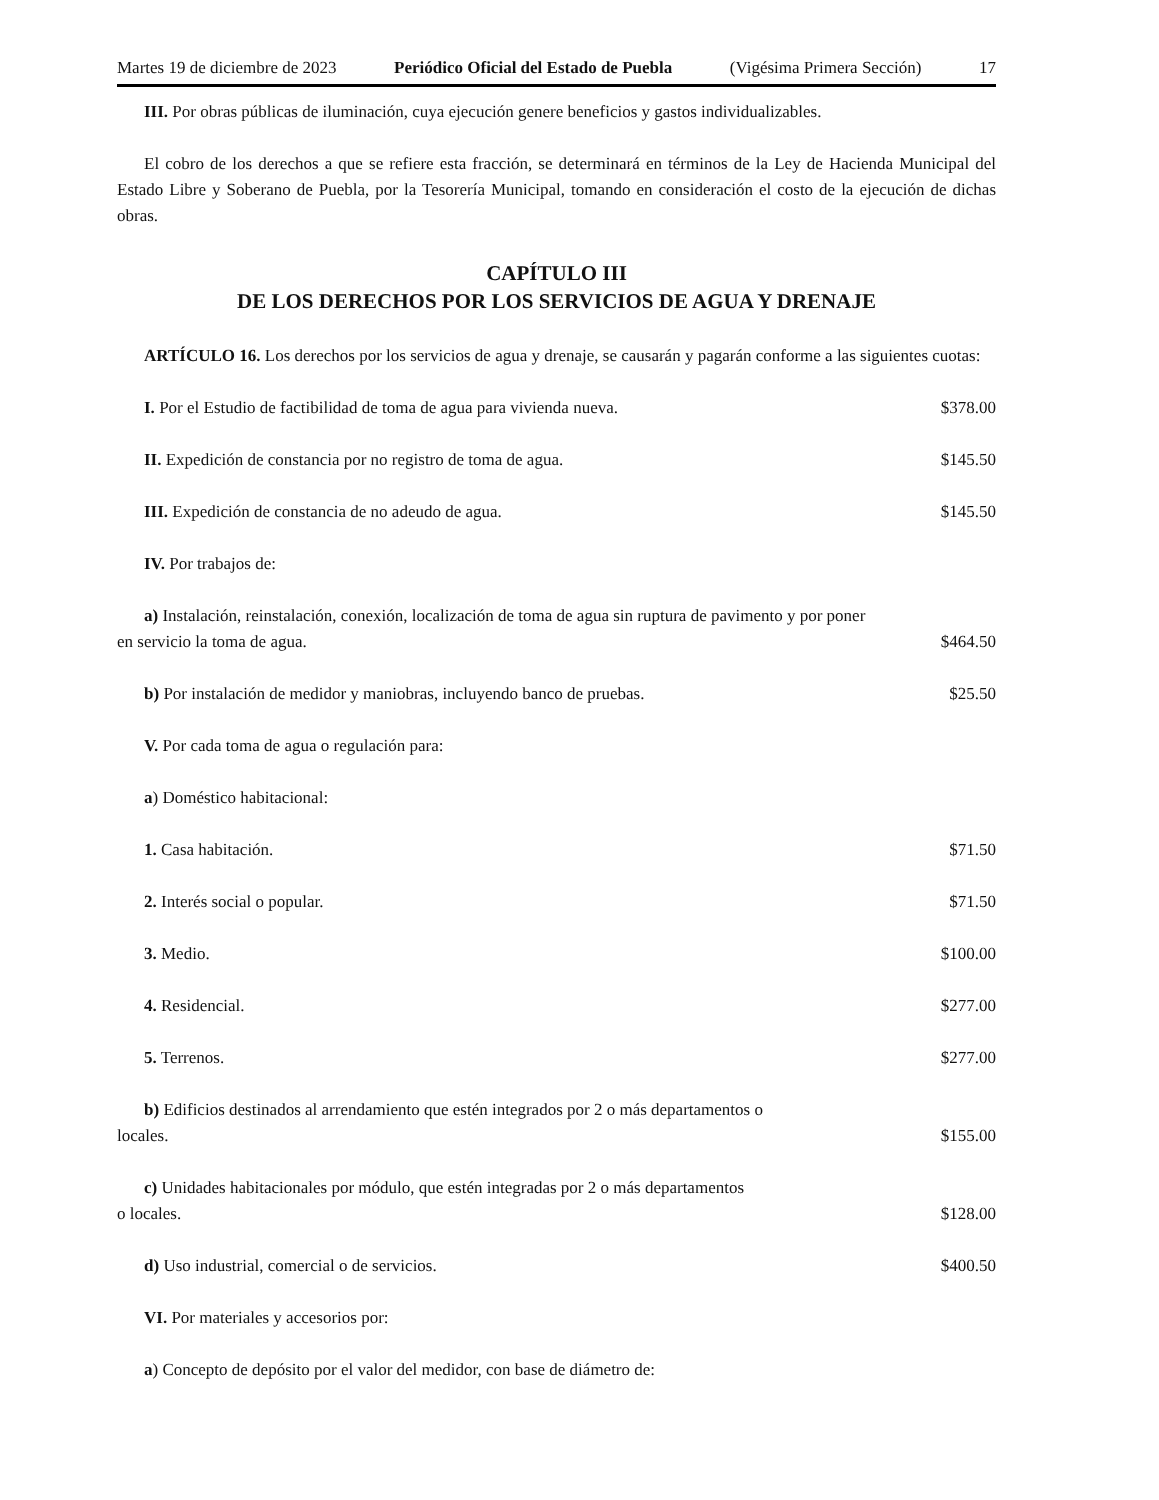Martes 19 de diciembre de 2023 Periódico Oficial del Estado de Puebla (Vigésima Primera Sección) 17
III. Por obras públicas de iluminación, cuya ejecución genere beneficios y gastos individualizables.
El cobro de los derechos a que se refiere esta fracción, se determinará en términos de la Ley de Hacienda Municipal del Estado Libre y Soberano de Puebla, por la Tesorería Municipal, tomando en consideración el costo de la ejecución de dichas obras.
CAPÍTULO III
DE LOS DERECHOS POR LOS SERVICIOS DE AGUA Y DRENAJE
ARTÍCULO 16. Los derechos por los servicios de agua y drenaje, se causarán y pagarán conforme a las siguientes cuotas:
I. Por el Estudio de factibilidad de toma de agua para vivienda nueva. $378.00
II. Expedición de constancia por no registro de toma de agua. $145.50
III. Expedición de constancia de no adeudo de agua. $145.50
IV. Por trabajos de:
a) Instalación, reinstalación, conexión, localización de toma de agua sin ruptura de pavimento y por poner en servicio la toma de agua. $464.50
b) Por instalación de medidor y maniobras, incluyendo banco de pruebas. $25.50
V. Por cada toma de agua o regulación para:
a) Doméstico habitacional:
1. Casa habitación. $71.50
2. Interés social o popular. $71.50
3. Medio. $100.00
4. Residencial. $277.00
5. Terrenos. $277.00
b) Edificios destinados al arrendamiento que estén integrados por 2 o más departamentos o locales. $155.00
c) Unidades habitacionales por módulo, que estén integradas por 2 o más departamentos o locales. $128.00
d) Uso industrial, comercial o de servicios. $400.50
VI. Por materiales y accesorios por:
a) Concepto de depósito por el valor del medidor, con base de diámetro de: